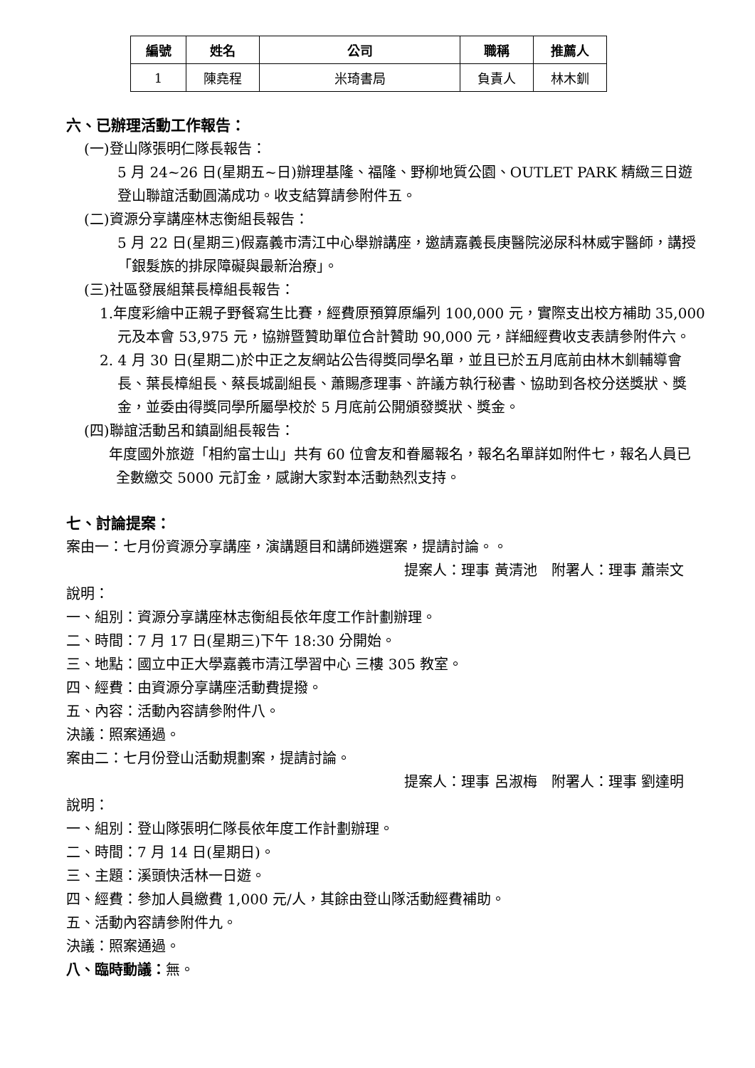| 編號 | 姓名 | 公司 | 職稱 | 推薦人 |
| --- | --- | --- | --- | --- |
| 1 | 陳堯程 | 米琦書局 | 負責人 | 林木釧 |
六、已辦理活動工作報告：
(一)登山隊張明仁隊長報告：
5 月 24~26 日(星期五~日)辦理基隆、福隆、野柳地質公園、OUTLET PARK 精緻三日遊登山聯誼活動圓滿成功。收支結算請參附件五。
(二)資源分享講座林志衡組長報告：
5 月 22 日(星期三)假嘉義市清江中心舉辦講座，邀請嘉義長庚醫院泌尿科林威宇醫師，講授「銀髮族的排尿障礙與最新治療」。
(三)社區發展組葉長樟組長報告：
1.年度彩繪中正親子野餐寫生比賽，經費原預算原編列 100,000 元，實際支出校方補助 35,000 元及本會 53,975 元，協辦暨贊助單位合計贊助 90,000 元，詳細經費收支表請參附件六。
2. 4 月 30 日(星期二)於中正之友網站公告得獎同學名單，並且已於五月底前由林木釧輔導會長、葉長樟組長、蔡長城副組長、蕭賜彥理事、許議方執行秘書、協助到各校分送獎狀、獎金，並委由得獎同學所屬學校於 5 月底前公開頒發獎狀、獎金。
(四)聯誼活動呂和鎮副組長報告：
年度國外旅遊「相約富士山」共有 60 位會友和眷屬報名，報名名單詳如附件七，報名人員已全數繳交 5000 元訂金，感謝大家對本活動熱烈支持。
七、討論提案：
案由一：七月份資源分享講座，演講題目和講師遴選案，提請討論。。
提案人：理事 黃清池　附署人：理事 蕭崇文
說明：
一、組別：資源分享講座林志衡組長依年度工作計劃辦理。
二、時間：7 月 17 日(星期三)下午 18:30 分開始。
三、地點：國立中正大學嘉義市清江學習中心 三樓 305 教室。
四、經費：由資源分享講座活動費提撥。
五、內容：活動內容請參附件八。
決議：照案通過。
案由二：七月份登山活動規劃案，提請討論。
提案人：理事 呂淑梅　附署人：理事 劉達明
說明：
一、組別：登山隊張明仁隊長依年度工作計劃辦理。
二、時間：7 月 14 日(星期日)。
三、主題：溪頭快活林一日遊。
四、經費：參加人員繳費 1,000 元/人，其餘由登山隊活動經費補助。
五、活動內容請參附件九。
決議：照案通過。
八、臨時動議：無。